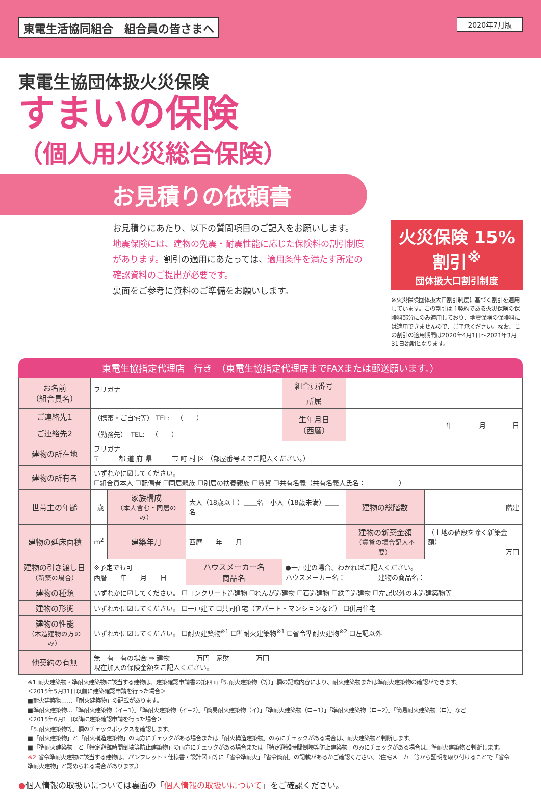東電生活協同組合　組合員の皆さまへ
2020年7月版
東電生協団体扱火災保険
すまいの保険
（個人用火災総合保険）
お見積りの依頼書
お見積りにあたり、以下の質問項目のご記入をお願いします。
地震保険には、建物の免震・耐震性能に応じた保険料の割引制度があります。割引の適用にあたっては、適用条件を満たす所定の確認資料のご提出が必要です。
裏面をご参考に資料のご準備をお願いします。
火災保険 15% 割引<sup>※</sup>
団体扱大口割引制度
※火災保険団体扱大口割引制度に基づく割引を適用しています。この割引は主契約である火災保険の保険料部分にのみ適用しており、地震保険の保険料には適用できませんので、ご了承ください。なお、この割引の適用期間は2020年4月1日～2021年3月31日始期となります。
東電生協指定代理店　行き　（東電生協指定代理店までFAXまたは郵送願います。）
| お名前 （組合員名） | フリガナ | | | 組合員番号 | | |
| | | | | 所属 | | |
| ご連絡先1 | （携帯・ご自宅等） TEL: （ ） | | | 生年月日 （西暦） | 年 月 日 | |
| ご連絡先2 | （勤務先） TEL: （ ） | | | | | |
| 建物の所在地 | フリガナ 〒 都 道 府 県 市 町 村 区 （部屋番号までご記入ください。） | | | | | |
| 建物の所有者 | いずれかに☑してください。 ☐組合員本人 ☐配偶者 ☐同居親族 ☐別居の扶養親族 ☐賃貸 ☐共有名義（共有名義人氏名： ） | | | | | |
| 世帯主の年齢 | 歳 | 家族構成 （本人含む・同居のみ） | 大人（18歳以上）＿＿名 小人（18歳未満）＿＿名 | | 建物の総階数 | 階建 |
| 建物の延床面積 | m<sup>2</sup> | 建築年月 | 西暦 年 月 | | 建物の新築金額 （賃貸の場合記入不要） | （土地の値段を除く新築金額） 万円 |
| 建物の引き渡し日 （新築の場合） | ※予定でも可 西暦 年 月 日 | | ハウスメーカー名 商品名 | ●一戸建の場合、わかればご記入ください。 ハウスメーカー名： 建物の商品名： | | |
| 建物の種類 | いずれかに☑してください。 ☐コンクリート造建物 ☐れんが造建物 ☐石造建物 ☐鉄骨造建物 ☐左記以外の木造建築物等 | | | | | |
| 建物の形態 | いずれかに☑してください。 ☐一戸建て ☐共同住宅（アパート・マンションなど） ☐併用住宅 | | | | | |
| 建物の性能 （木造建物の方のみ） | いずれかに☑してください。 ☐耐火建築物<sup>※1</sup> ☐準耐火建築物<sup>※1</sup> ☐省令準耐火建物<sup>※2</sup> ☐左記以外 | | | | | |
| 他契約の有無 | 無 有 有の場合 ⇒ 建物＿＿＿＿万円 家財＿＿＿＿万円 現在加入の保険金額をご記入ください。 | | | | | |
※1 耐火建築物・準耐火建築物に該当する建物は、建築確認申請書の第四面「5.耐火建築物（等）」欄の記載内容により、耐火建築物または準耐火建築物の確認ができます。
＜2015年5月31日以前に建築確認申請を行った場合＞
■耐火建築物……「耐火建築物」の記載があります。
■準耐火建築物…「準耐火建築物（イ−1）」「準耐火建築物（イ−2）」「簡易耐火建築物（イ）」「準耐火建築物（ロ−1）」「準耐火建築物（ロ−2）」「簡易耐火建築物（ロ）」など
＜2015年6月1日以降に建築確認申請を行った場合＞
「5.耐火建築物等」欄のチェックボックスを確認します。
■「耐火建築物」と「耐火構造建築物」の両方にチェックがある場合または「耐火構造建築物」のみにチェックがある場合は、耐火建築物と判断します。
■「準耐火建築物」と「特定避難時間倒壊等防止建築物」の両方にチェックがある場合または「特定避難時間倒壊等防止建築物」のみにチェックがある場合は、準耐火建築物と判断します。
※2 省令準耐火建物に該当する建物は、パンフレット・仕様書・設計図面等に「省令準耐火」「省令簡耐」の記載があるかご確認ください。（住宅メーカー等から証明を取り付けることで「省令準耐火建物」と認められる場合があります。）
●個人情報の取扱いについては裏面の「個人情報の取扱いについて」をご確認ください。